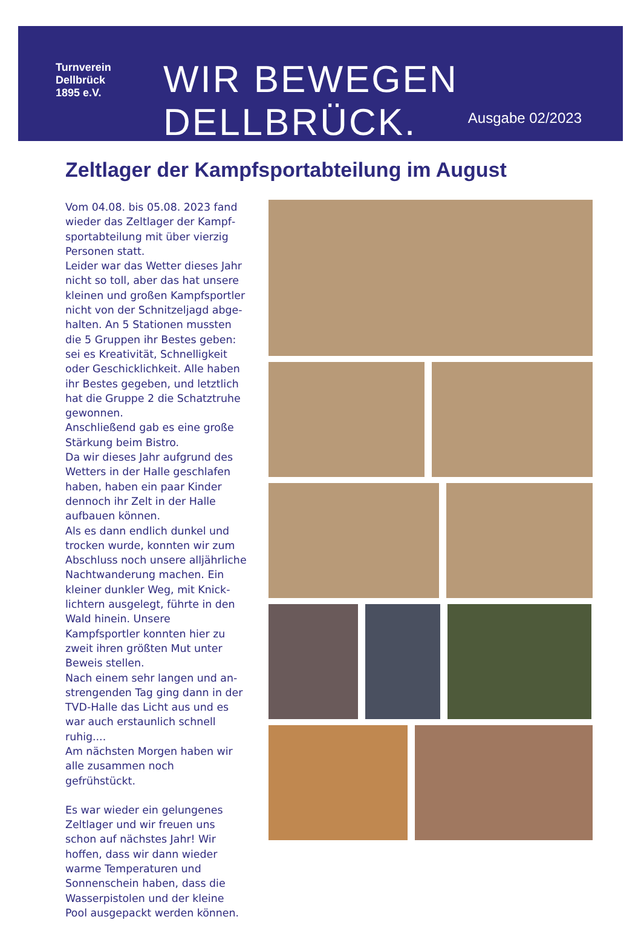Turnverein
Dellbrück
1895 e.V.
WIR BEWEGEN DELLBRÜCK.
Ausgabe 02/2023
Zeltlager der Kampfsportabteilung im August
Vom 04.08. bis 05.08. 2023 fand wieder das Zeltlager der Kampf­sportabteilung mit über vierzig Personen statt.
Leider war das Wetter dieses Jahr nicht so toll, aber das hat unsere kleinen und großen Kampfsportler nicht von der Schnitzeljagd abge­halten. An 5 Stationen mussten die 5 Gruppen ihr Bestes geben: sei es Kreativität, Schnelligkeit oder Geschicklichkeit. Alle haben ihr Bestes gegeben, und letztlich hat die Gruppe 2 die Schatztruhe gewonnen.
Anschließend gab es eine große Stärkung beim Bistro.
Da wir dieses Jahr aufgrund des Wetters in der Halle geschlafen haben, haben ein paar Kinder den­noch ihr Zelt in der Halle aufbauen können.
Als es dann endlich dunkel und trocken wurde, konnten wir zum Abschluss noch unsere alljährliche Nachtwanderung machen. Ein kleiner dunkler Weg, mit Knick­lichtern ausgelegt, führte in den Wald hinein. Unsere Kampfsportler konnten hier zu zweit ihren größten Mut unter Beweis stellen.
Nach einem sehr langen und an­strengenden Tag ging dann in der TVD-Halle das Licht aus und es war auch erstaunlich schnell ruhig....
Am nächsten Morgen haben wir alle zusammen noch gefrühstückt.
Es war wieder ein gelungenes Zelt­lager und wir freuen uns schon auf nächstes Jahr! Wir hoffen, dass wir dann wieder warme Temperaturen und Sonnenschein haben, dass die Wasserpistolen und der kleine Pool ausgepackt werden können.